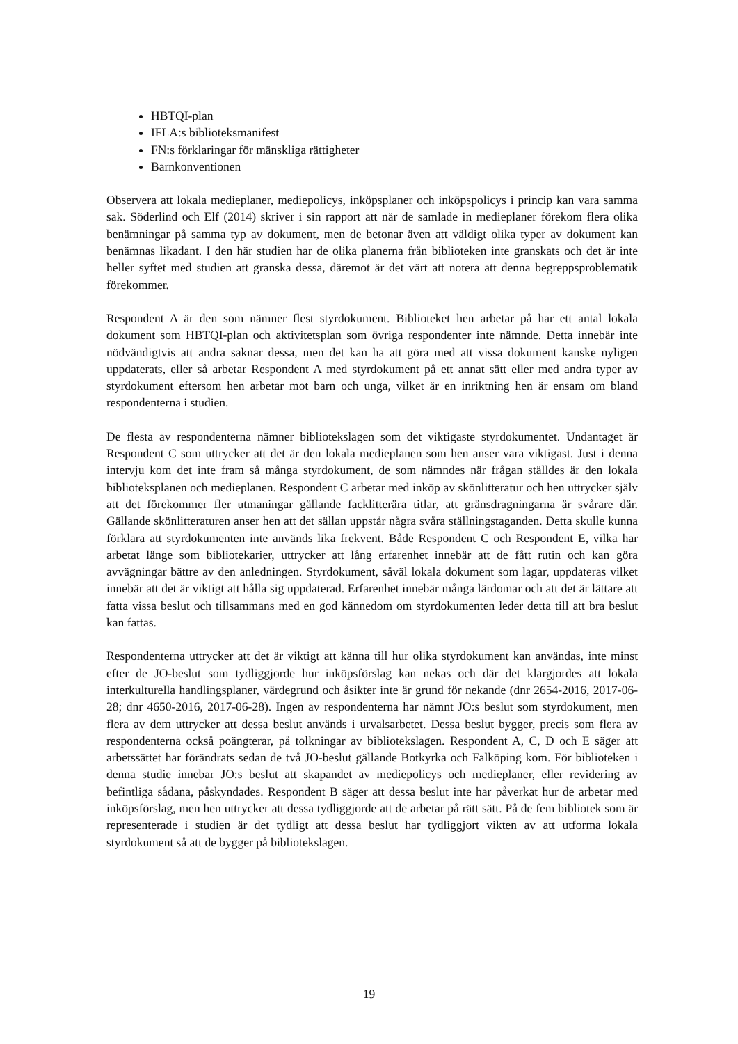HBTQI-plan
IFLA:s biblioteksmanifest
FN:s förklaringar för mänskliga rättigheter
Barnkonventionen
Observera att lokala medieplaner, mediepolicys, inköpsplaner och inköpspolicys i princip kan vara samma sak. Söderlind och Elf (2014) skriver i sin rapport att när de samlade in medieplaner förekom flera olika benämningar på samma typ av dokument, men de betonar även att väldigt olika typer av dokument kan benämnas likadant. I den här studien har de olika planerna från biblioteken inte granskats och det är inte heller syftet med studien att granska dessa, däremot är det värt att notera att denna begreppsproblematik förekommer.
Respondent A är den som nämner flest styrdokument. Biblioteket hen arbetar på har ett antal lokala dokument som HBTQI-plan och aktivitetsplan som övriga respondenter inte nämnde. Detta innebär inte nödvändigtvis att andra saknar dessa, men det kan ha att göra med att vissa dokument kanske nyligen uppdaterats, eller så arbetar Respondent A med styrdokument på ett annat sätt eller med andra typer av styrdokument eftersom hen arbetar mot barn och unga, vilket är en inriktning hen är ensam om bland respondenterna i studien.
De flesta av respondenterna nämner bibliotekslagen som det viktigaste styrdokumentet. Undantaget är Respondent C som uttrycker att det är den lokala medieplanen som hen anser vara viktigast. Just i denna intervju kom det inte fram så många styrdokument, de som nämndes när frågan ställdes är den lokala biblioteksplanen och medieplanen. Respondent C arbetar med inköp av skönlitteratur och hen uttrycker själv att det förekommer fler utmaningar gällande facklitterära titlar, att gränsdragningarna är svårare där. Gällande skönlitteraturen anser hen att det sällan uppstår några svåra ställningstaganden. Detta skulle kunna förklara att styrdokumenten inte används lika frekvent. Både Respondent C och Respondent E, vilka har arbetat länge som bibliotekarier, uttrycker att lång erfarenhet innebär att de fått rutin och kan göra avvägningar bättre av den anledningen. Styrdokument, såväl lokala dokument som lagar, uppdateras vilket innebär att det är viktigt att hålla sig uppdaterad. Erfarenhet innebär många lärdomar och att det är lättare att fatta vissa beslut och tillsammans med en god kännedom om styrdokumenten leder detta till att bra beslut kan fattas.
Respondenterna uttrycker att det är viktigt att känna till hur olika styrdokument kan användas, inte minst efter de JO-beslut som tydliggjorde hur inköpsförslag kan nekas och där det klargjordes att lokala interkulturella handlingsplaner, värdegrund och åsikter inte är grund för nekande (dnr 2654-2016, 2017-06-28; dnr 4650-2016, 2017-06-28). Ingen av respondenterna har nämnt JO:s beslut som styrdokument, men flera av dem uttrycker att dessa beslut används i urvalsarbetet. Dessa beslut bygger, precis som flera av respondenterna också poängterar, på tolkningar av bibliotekslagen. Respondent A, C, D och E säger att arbetssättet har förändrats sedan de två JO-beslut gällande Botkyrka och Falköping kom. För biblioteken i denna studie innebar JO:s beslut att skapandet av mediepolicys och medieplaner, eller revidering av befintliga sådana, påskyndades. Respondent B säger att dessa beslut inte har påverkat hur de arbetar med inköpsförslag, men hen uttrycker att dessa tydliggjorde att de arbetar på rätt sätt. På de fem bibliotek som är representerade i studien är det tydligt att dessa beslut har tydliggjort vikten av att utforma lokala styrdokument så att de bygger på bibliotekslagen.
19